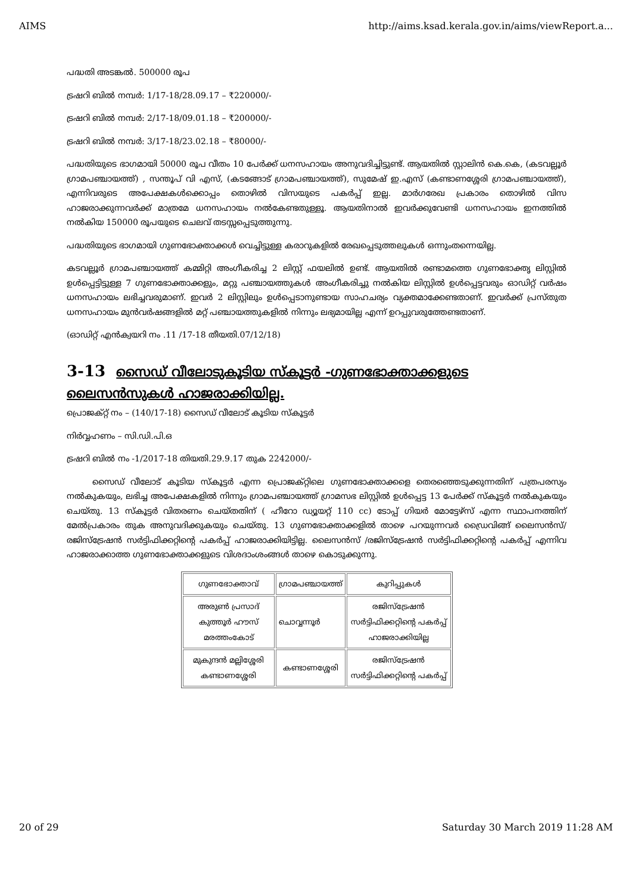AIMS http://aims.ksad.kerala.gov.in/aims/viewReport.a...
പദ്ധതി അടങ്കൽ. 500000 രൂപ
ട്രഷറി ബിൽ നമ്പർ: 1/17-18/28.09.17 – ₹220000/-
ട്രഷറി ബിൽ നമ്പർ: 2/17-18/09.01.18 – ₹200000/-
ട്രഷറി ബിൽ നമ്പർ: 3/17-18/23.02.18 – ₹80000/-
പദ്ധതിയുടെ ഭാഗമായി 50000 രൂപ വീതം 10 പേർക്ക് ധനസഹായം അനുവദിച്ചിട്ടുണ്ട്. ആയതിൽ സ്റ്റാലിൻ കെ.കെ, (കടവല്ലൂർ ഗ്രാമപഞ്ചായത്ത്) , സന്തൂപ് വി എസ്, (കടങ്ങോട് ഗ്രാമപഞ്ചായത്ത്), സുമേഷ് ഇ.എസ് (കണ്ടാണശ്ശേരി ഗ്രാമപഞ്ചായത്ത്), എന്നിവരുടെ അപേക്ഷകൾക്കൊപ്പം തൊഴിൽ വിസയുടെ പകർപ്പ് ഇല്ല. മാർഗരേഖ പ്രകാരം തൊഴിൽ വിസ ഹാജരാക്കുന്നവർക്ക് മാത്രമേ ധനസഹായം നൽകേണ്ടതുള്ളൂ. ആയതിനാൽ ഇവർക്കുവേണ്ടി ധനസഹായം ഇനത്തിൽ നൽകിയ 150000 രൂപയുടെ ചെലവ് തടസ്സപ്പെടുത്തുന്നു.
പദ്ധതിയുടെ ഭാഗമായി ഗുണഭോക്താക്കൾ വെച്ചിട്ടുള്ള കരാറുകളിൽ രേഖപ്പെടുത്തലുകൾ ഒന്നുംതന്നെയില്ല.
കടവല്ലൂർ ഗ്രാമപഞ്ചായത്ത് കമ്മിറ്റി അംഗീകരിച്ച 2 ലിസ്റ്റ് ഫയലിൽ ഉണ്ട്. ആയതിൽ രണ്ടാമത്തെ ഗുണഭോക്തൃ ലിസ്റ്റിൽ ഉൾപ്പെട്ടിട്ടുള്ള 7 ഗുണഭോക്താക്കളും, മറ്റു പഞ്ചായത്തുകൾ അംഗീകരിച്ചു നൽകിയ ലിസ്റ്റിൽ ഉൾപ്പെട്ടവരും ഓഡിറ്റ് വർഷം ധനസഹായം ലഭിച്ചവരുമാണ്. ഇവർ 2 ലിസ്റ്റിലും ഉൾപ്പെടാനുണ്ടായ സാഹചര്യം വ്യക്തമാക്കേണ്ടതാണ്. ഇവർക്ക് പ്രസ്തുത ധനസഹായം മുൻവർഷങ്ങളിൽ മറ്റ് പഞ്ചായത്തുകളിൽ നിന്നും ലഭ്യമായില്ല എന്ന് ഉറപ്പുവരുത്തേണ്ടതാണ്.
(ഓഡിറ്റ് എൻക്വയറി നം .11 /17-18 തീയതി.07/12/18)
3-13 സൈഡ് വീലോടുകൂടിയ സ്കൂട്ടർ -ഗുണഭോക്താക്കളുടെ ലൈസൻസുകൾ ഹാജരാക്കിയില്ല.
പ്രൊജക്റ്റ് നം – (140/17-18) സൈഡ് വീലോട് കൂടിയ സ്കൂട്ടർ
നിർവ്വഹണം – സി.ഡി.പി.ഒ
ട്രഷറി ബിൽ നം -1/2017-18 തിയതി.29.9.17 തുക 2242000/-
സൈഡ് വീലോട് കൂടിയ സ്കൂട്ടർ എന്ന പ്രൊജക്റ്റിലെ ഗുണഭോക്താക്കളെ തെരഞ്ഞെടുക്കുന്നതിന് പത്രപരസ്യം നൽകുകയും, ലഭിച്ച അപേക്ഷകളിൽ നിന്നും ഗ്രാമപഞ്ചായത്ത് ഗ്രാമസഭ ലിസ്റ്റിൽ ഉൾപ്പെട്ട 13 പേർക്ക് സ്കൂട്ടർ നൽകുകയും ചെയ്തു. 13 സ്കൂട്ടർ വിതരണം ചെയ്തതിന് ( ഹീറോ ഡ്യൂയറ്റ് 110 cc) ടോപ്പ് ഗിയർ മോട്ടേഴ്സ് എന്ന സ്ഥാപനത്തിന് മേൽപ്രകാരം തുക അനുവദിക്കുകയും ചെയ്തു. 13 ഗുണഭോക്താക്കളിൽ താഴെ പറയുന്നവർ ഡ്രൈവിങ്ങ് ലൈസൻസ്/രജിസ്ട്രേഷൻ സർട്ടിഫിക്കറ്റിന്റെ പകർപ്പ് ഹാജരാക്കിയിട്ടില്ല. ലൈസൻസ് /രജിസ്ട്രേഷൻ സർട്ടിഫിക്കറ്റിന്റെ പകർപ്പ് എന്നിവ ഹാജരാക്കാത്ത ഗുണഭോക്താക്കളുടെ വിശദാംശംങ്ങൾ താഴെ കൊടുക്കുന്നു.
| ഗുണഭോക്താവ് | ഗ്രാമപഞ്ചായത്ത് | കുറിപ്പുകൾ |
| --- | --- | --- |
| അരുൺ പ്രസാദ് കുത്തൂർ ഹൗസ് മരത്തംകോട് | ചൊവ്വന്നൂർ | രജിസ്ട്രേഷൻ സർട്ടിഫിക്കറ്റിന്റെ പകർപ്പ് ഹാജരാക്കിയില്ല |
| മുകുന്ദൻ മല്ലിശ്ശേരി കണ്ടാണശ്ശേരി | കണ്ടാണശ്ശേരി | രജിസ്ട്രേഷൻ സർട്ടിഫിക്കറ്റിന്റെ പകർപ്പ് |
20 of 29 Saturday 30 March 2019 11:28 AM